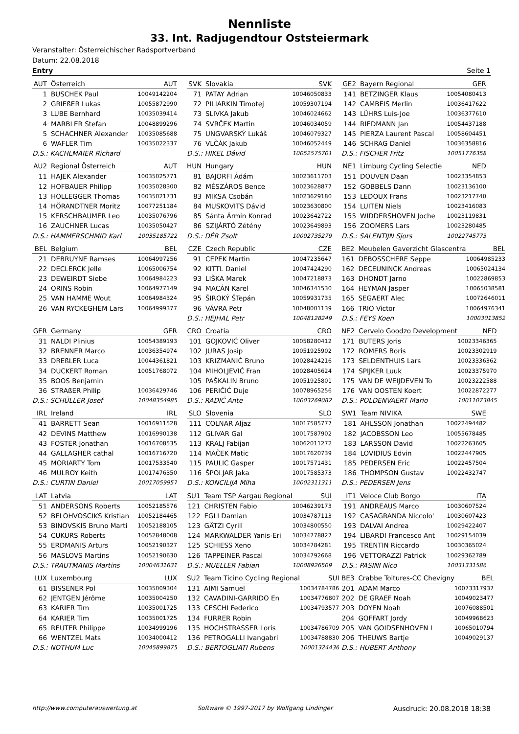Nennliste
33. Int. Radjugendtour Oststeiermark
Veranstalter: Österreichischer Radsportverband
Datum: 22.08.2018
Entry Seite 1
| AUT | Österreich | AUT |
| 1 | BUSCHEK Paul | 10049142204 |
| 2 | GRIEßER Lukas | 10055872990 |
| 3 | LUBE Bernhard | 10035039414 |
| 4 | MARBLER Stefan | 10048899296 |
| 5 | SCHACHNER Alexander | 10035085688 |
| 6 | WAFLER Tim | 10035022337 |
| D.S.: KACHLMAIER Richard | | |
| AU2 | Regional Österreich | AUT |
| 11 | HAJEK Alexander | 10035025771 |
| 12 | HOFBAUER Philipp | 10035028300 |
| 13 | HOLLEGGER Thomas | 10035021731 |
| 14 | HÖRANDTNER Moritz | 10077251184 |
| 15 | KERSCHBAUMER Leo | 10035076796 |
| 16 | ZAUCHNER Lucas | 10035050427 |
| D.S.: HAMMERSCHMID Karl | | 10035185722 |
| BEL | Belgium | BEL |
| 21 | DEBRUYNE Ramses | 10064997256 |
| 22 | DECLERCK Jelle | 10065006754 |
| 23 | DEWEIRDT Siebe | 10064984223 |
| 24 | ORINS Robin | 10064977149 |
| 25 | VAN HAMME Wout | 10064984324 |
| 26 | VAN RYCKEGHEM Lars | 10064999377 |
| GER | Germany | GER |
| 31 | NALDI Plinius | 10054389193 |
| 32 | BRENNER Marco | 10036354974 |
| 33 | DREßLER Luca | 10044361821 |
| 34 | DUCKERT Roman | 10051768072 |
| 35 | BOOS Benjamin | |
| 36 | STRAßER Philip | 10036429746 |
| D.S.: SCHÜLLER Josef | | 10048354985 |
| IRL | Ireland | IRL |
| 41 | BARRETT Sean | 10016911528 |
| 42 | DEVINS Matthew | 10016990138 |
| 43 | FOSTER Jonathan | 10016708535 |
| 44 | GALLAGHER cathal | 10016716720 |
| 45 | MORIARTY Tom | 10017533540 |
| 46 | MULROY Keith | 10017476350 |
| D.S.: CURTIN Daniel | | 10017059957 |
| LAT | Latvia | LAT |
| 51 | ANDERSONS Roberts | 10052185576 |
| 52 | BELOHVOSCIKS Kristian | 10052184465 |
| 53 | BINOVSKIS Bruno Marti | 10052188105 |
| 54 | CUKURS Roberts | 10052848008 |
| 55 | ERDMANIS Arturs | 10052190327 |
| 56 | MASLOVS Martins | 10052190630 |
| D.S.: TRAUTMANIS Martins | | 10004631631 |
| LUX | Luxembourg | LUX |
| 61 | BISSENER Pol | 10035009304 |
| 62 | JENTGEN Jérôme | 10035004250 |
| 63 | KARIER Tim | 10035001725 |
| 64 | KARIER Tim | 10035001725 |
| 65 | REUTER Philippe | 10034999196 |
| 66 | WENTZEL Mats | 10034000412 |
| D.S.: NOTHUM Luc | | 10045899875 |
| SVK | Slovakia | SVK |
| 71 | PATAY Adrian | 10046050833 |
| 72 | PILIARKIN Timotej | 10059307194 |
| 73 | SLIVKA Jakub | 10046024662 |
| 74 | SVRČEK Martin | 10046034059 |
| 75 | UNGVARSKÝ Lukáš | 10046079327 |
| 76 | VLČÁK Jakub | 10046052449 |
| D.S.: HIKEL Dávid | | 10052575701 |
| HUN | Hungary | HUN |
| 81 | BAJORFI Ádám | 10023611703 |
| 82 | MÉSZÁROS Bence | 10023628877 |
| 83 | MIKSA Csobán | 10023629180 |
| 84 | MUSKOVITS Dávid | 10023630800 |
| 85 | Sánta Ármin Konrad | 10023642722 |
| 86 | SZIJÁRTÓ Zétény | 10023649893 |
| D.S.: DÉR Zsolt | | 10002735279 |
| CZE | Czech Republic | CZE |
| 91 | CEPEK Martin | 10047235647 |
| 92 | KITTL Daniel | 10047424290 |
| 93 | LIŠKA Marek | 10047218873 |
| 94 | MACÁN Karel | 10046341530 |
| 95 | ŠIROKÝ ŠTepán | 10059931735 |
| 96 | VÁVRA Petr | 10048001139 |
| D.S.: HEJHAL Petr | | 10048128249 |
| CRO | Croatia | CRO |
| 101 | GOJKOVIĆ Oliver | 10058280412 |
| 102 | JURAS Josip | 10051925902 |
| 103 | KRIZMANIĆ Bruno | 10028424216 |
| 104 | MIHOLJEVIĆ Fran | 10028405624 |
| 105 | PAŠKALIN Bruno | 10051925801 |
| 106 | PERIČIĆ Duje | 10078965256 |
| D.S.: RADIĆ Ante | | 10003269082 |
| SLO | Slovenia | SLO |
| 111 | COLNAR Aljaz | 10017585777 |
| 112 | GLIVAR Gal | 10017587902 |
| 113 | KRALJ Fabijan | 10062011272 |
| 114 | MAČEK Matic | 10017620739 |
| 115 | PAULIC Gasper | 10017571431 |
| 116 | ŠPOLJAR Jaka | 10017585373 |
| D.S.: KONCILIJA Miha | | 10002311311 |
| SU1 | Team TSP Aargau Regional | SUI |
| 121 | CHRISTEN Fabio | 10046239173 |
| 122 | EGLI Damian | 10034787113 |
| 123 | GÄTZI Cyrill | 10034800550 |
| 124 | MARKWALDER Yanis-Eri | 10034778827 |
| 125 | SCHIESS Xeno | 10034784281 |
| 126 | TAPPEINER Pascal | 10034792668 |
| D.S.: MUELLER Fabian | | 10008926509 |
| SU2 | Team Ticino Cycling Regional | SUI |
| 131 | AIMI Samuel | 10034784786 |
| 132 | CAVADINI-GARRIDO En | 10034776807 |
| 133 | CESCHI Federico | 10034793577 |
| 134 | FURRER Robin | |
| 135 | HOCHSTRASSER Loris | 10034786709 |
| 136 | PETROGALLI Ivangabri | 10034788830 |
| D.S.: BERTOGLIATI Rubens | | 10001324436 |
| GE2 | Bayern Regional | GER |
| 141 | BETZINGER Klaus | 10054080413 |
| 142 | CAMBEIS Merlin | 10036417622 |
| 143 | LÜHRS Luis-Joe | 10036377610 |
| 144 | RIEDMANN Jan | 10054437188 |
| 145 | PIERZA Laurent Pascal | 10058604451 |
| 146 | SCHRAG Daniel | 10036358816 |
| D.S.: FISCHER Fritz | | 10051776358 |
| NE1 | Limburg Cycling Selectie | NED |
| 151 | DOUVEN Daan | 10023354853 |
| 152 | GOBBELS Dann | 10023136100 |
| 153 | LEDOUX Frans | 10023217740 |
| 154 | LUITEN Niels | 10023416083 |
| 155 | WIDDERSHOVEN Joche | 10023119831 |
| 156 | ZOOMERS Lars | 10023280485 |
| D.S.: SALENTIJN Sjors | | 10022745773 |
| BE2 | Meubelen Gaverzicht Glascentra | BEL |
| 161 | DEBOSSCHERE Seppe | 10064985233 |
| 162 | DECEUNINCK Andreas | 10065024134 |
| 163 | DHONDT Jarno | 10022869853 |
| 164 | HEYMAN Jasper | 10065038581 |
| 165 | SEGAERT Alec | 10072646011 |
| 166 | TRIO Victor | 10064976341 |
| D.S.: FEYS Koen | | 10003013852 |
| NE2 | Cervelo Goodzo Development | NED |
| 171 | BUTERS Joris | 10023346365 |
| 172 | ROMERS Boris | 10023302919 |
| 173 | SELDENTHUIS Lars | 10023336362 |
| 174 | SPIJKER Luuk | 10023375970 |
| 175 | VAN DE WEIJDEVEN To | 10023222588 |
| 176 | VAN OOSTEN Koert | 10022872277 |
| D.S.: POLDENVAERT Mario | | 10011073845 |
| SW1 | Team NIVIKA | SWE |
| 181 | AHLSSON Jonathan | 10022494482 |
| 182 | JACOBSSON Leo | 10055678485 |
| 183 | LARSSON David | 10022263605 |
| 184 | LOVIDIUS Edvin | 10022447905 |
| 185 | PEDERSEN Eric | 10022457504 |
| 186 | THOMPSON Gustav | 10022432747 |
| D.S.: PEDERSEN Jens | | |
| IT1 | Veloce Club Borgo | ITA |
| 191 | ANDREAUS Marco | 10030607524 |
| 192 | CASAGRANDA Niccolo' | 10030607423 |
| 193 | DALVAI Andrea | 10029422407 |
| 194 | LIBARDI Francesco Ant | 10029154039 |
| 195 | TRENTIN Riccardo | 10030365024 |
| 196 | VETTORAZZI Patrick | 10029362789 |
| D.S.: PASINI Nico | | 10031331586 |
| BE3 | Crabbe Toitures-CC Chevigny | BEL |
| 201 | ADAM Marco | 10073317937 |
| 202 | DE GRAEF Noah | 10049023477 |
| 203 | DOYEN Noah | 10076088501 |
| 204 | GOFFART Jordy | 10049968623 |
| 205 | VAN GOIDSENHOVEN L | 10065010794 |
| 206 | THEUWS Bartje | 10049029137 |
| D.S.: HUBERT Anthony | | |
http://www.computerauswertung.at Software © 1997-2017 by Wolfgang Lindinger Ausdruck: 20.08.2018 18:38